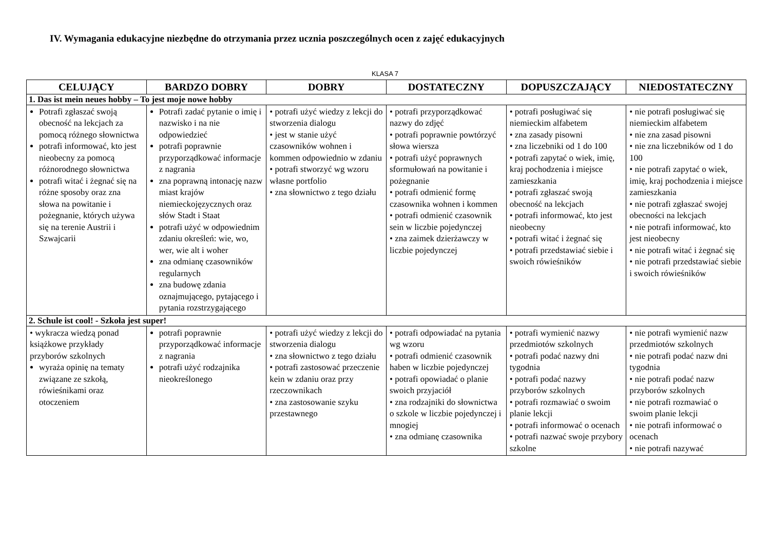IV. Wymagania edukacyjne niezbędne do otrzymania przez ucznia poszczególnych ocen z zajęć edukacyjnych
KLASA 7
| CELUJĄCY | BARDZO DOBRY | DOBRY | DOSTATECZNY | DOPUSZCZAJĄCY | NIEDOSTATECZNY |
| --- | --- | --- | --- | --- | --- |
| 1. Das ist mein neues hobby – To jest moje nowe hobby | | | | | |
| Potrafi zgłaszać swoją obecność na lekcjach za pomocą różnego słownictwa potrafi informować, kto jest nieobecny za pomocą różnorodnego słownictwa potrafi witać i żegnać się na różne sposoby oraz zna słowa na powitanie i pożegnanie, których używa się na terenie Austrii i Szwajcarii | Potrafi zadać pytanie o imię i nazwisko i na nie odpowiedzieć potrafi poprawnie przyporządkować informacje z nagrania zna poprawną intonację nazw miast krajów niemieckojęzycznych oraz słów Stadt i Staat potrafi użyć w odpowiednim zdaniu określeń: wie, wo, wer, wie alt i woher zna odmianę czasowników regularnych zna budowę zdania oznajmującego, pytającego i pytania rozstrzygającego | • potrafi użyć wiedzy z lekcji do stworzenia dialogu • jest w stanie użyć czasowników wohnen i kommen odpowiednio w zdaniu • potrafi stworzyć wg wzoru własne portfolio • zna słownictwo z tego działu | • potrafi przyporządkować nazwy do zdjęć • potrafi poprawnie powtórzyć słowa wiersza • potrafi użyć poprawnych sformułowań na powitanie i pożegnanie • potrafi odmienić formę czasownika wohnen i kommen • potrafi odmienić czasownik sein w liczbie pojedynczej • zna zaimek dzierżawczy w liczbie pojedynczej | • potrafi posługiwać się niemieckim alfabetem • zna zasady pisowni • zna liczebniki od 1 do 100 • potrafi zapytać o wiek, imię, kraj pochodzenia i miejsce zamieszkania • potrafi zgłaszać swoją obecność na lekcjach • potrafi informować, kto jest nieobecny • potrafi witać i żegnać się • potrafi przedstawiać siebie i swoich rówieśników | • nie potrafi posługiwać się niemieckim alfabetem • nie zna zasad pisowni • nie zna liczebników od 1 do 100 • nie potrafi zapytać o wiek, imię, kraj pochodzenia i miejsce zamieszkania • nie potrafi zgłaszać swojej obecności na lekcjach • nie potrafi informować, kto jest nieobecny • nie potrafi witać i żegnać się • nie potrafi przedstawiać siebie i swoich rówieśników |
| 2. Schule ist cool! - Szkoła jest super! | | | | | |
| • wykracza wiedzą ponad książkowe przykłady przyborów szkolnych wyraża opinię na tematy związane ze szkołą, rówieśnikami oraz otoczeniem | potrafi poprawnie przyporządkować informacje z nagrania potrafi użyć rodzajnika nieokreślonego | • potrafi użyć wiedzy z lekcji do stworzenia dialogu • zna słownictwo z tego działu • potrafi zastosować przeczenie kein w zdaniu oraz przy rzeczownikach • zna zastosowanie szyku przestawnego | • potrafi odpowiadać na pytania wg wzoru • potrafi odmienić czasownik haben w liczbie pojedynczej • potrafi opowiadać o planie swoich przyjaciół • zna rodzajniki do słownictwa o szkole w liczbie pojedynczej i mnogiej • zna odmianę czasownika | • potrafi wymienić nazwy przedmiotów szkolnych • potrafi podać nazwy dni tygodnia • potrafi podać nazwy przyborów szkolnych • potrafi rozmawiać o swoim planie lekcji • potrafi informować o ocenach • potrafi nazwać swoje przybory szkolne | • nie potrafi wymienić nazw przedmiotów szkolnych • nie potrafi podać nazw dni tygodnia • nie potrafi podać nazw przyborów szkolnych • nie potrafi rozmawiać o swoim planie lekcji • nie potrafi informować o ocenach • nie potrafi nazywać |